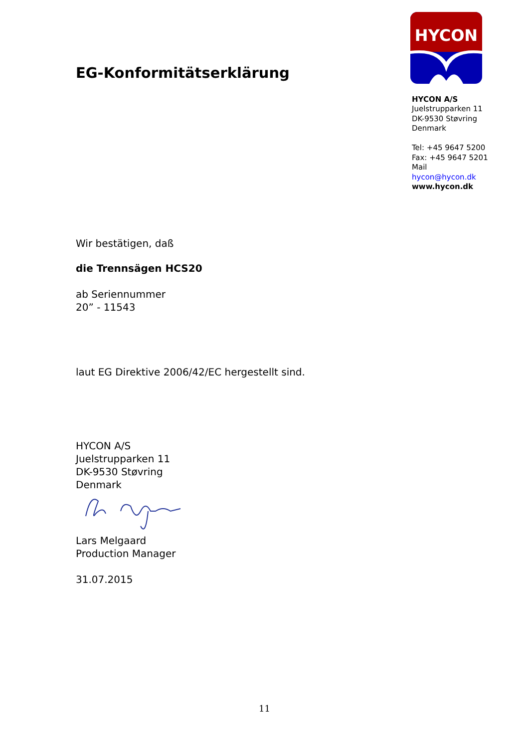EG-Konformitätserklärung
HYCON
HYCON A/S
Juelstrupparken 11
DK-9530 Støvring
Denmark
Tel: +45 9647 5200
Fax: +45 9647 5201
Mail hycon@hycon.dk
www.hycon.dk
Wir bestätigen, daß
die Trennsägen HCS20
ab Seriennummer
20” - 11543
laut EG Direktive 2006/42/EC hergestellt sind.
HYCON A/S
Juelstrupparken 11
DK-9530 Støvring
Denmark
Lars Melgaard
Production Manager
31.07.2015
11